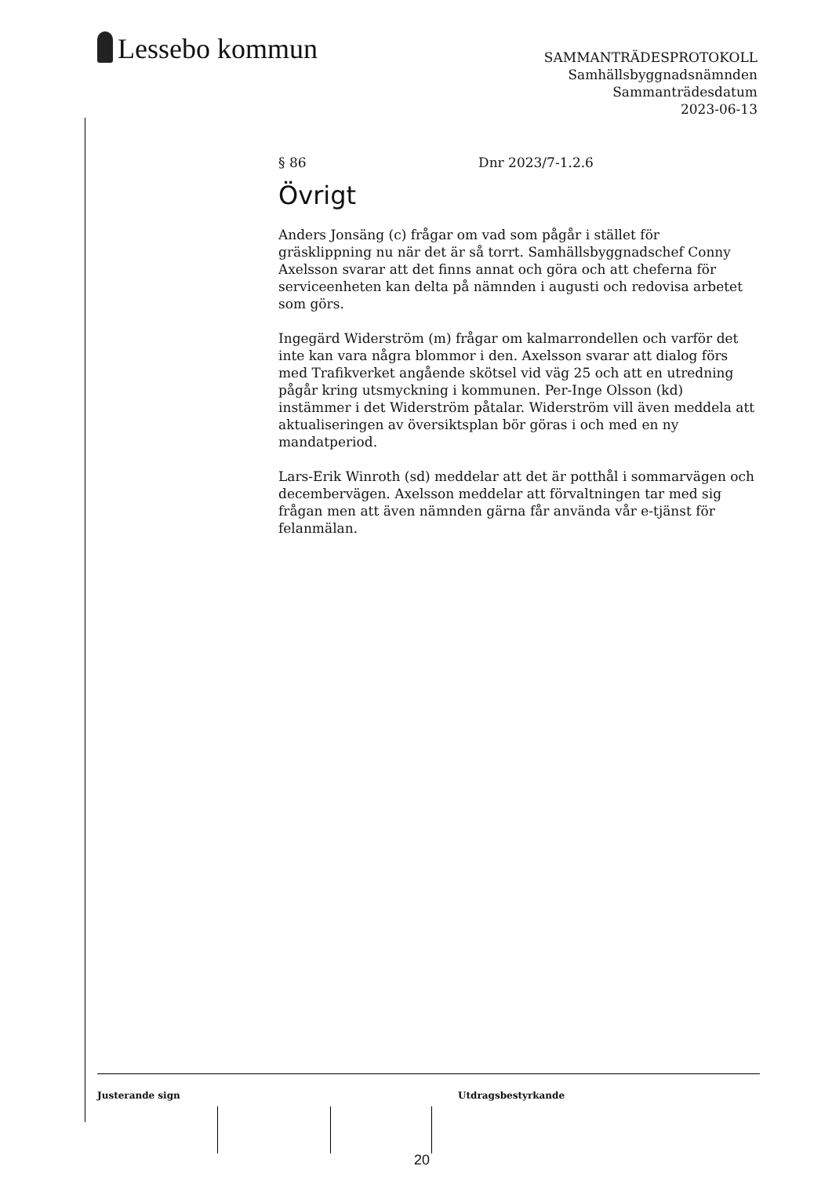Lessebo kommun
SAMMANTRÄDESPROTOKOLL
Samhällsbyggnadsnämnden
Sammanträdesdatum
2023-06-13
§ 86 Dnr 2023/7-1.2.6
Övrigt
Anders Jonsäng (c) frågar om vad som pågår i stället för gräsklippning nu när det är så torrt. Samhällsbyggnadschef Conny Axelsson svarar att det finns annat och göra och att cheferna för serviceenheten kan delta på nämnden i augusti och redovisa arbetet som görs.
Ingegärd Widerström (m) frågar om kalmarrondellen och varför det inte kan vara några blommor i den. Axelsson svarar att dialog förs med Trafikverket angående skötsel vid väg 25 och att en utredning pågår kring utsmyckning i kommunen. Per-Inge Olsson (kd) instämmer i det Widerström påtalar. Widerström vill även meddela att aktualiseringen av översiktsplan bör göras i och med en ny mandatperiod.
Lars-Erik Winroth (sd) meddelar att det är potthål i sommarvägen och decembervägen. Axelsson meddelar att förvaltningen tar med sig frågan men att även nämnden gärna får använda vår e-tjänst för felanmälan.
Justerande sign Utdragsbestyrkande
20